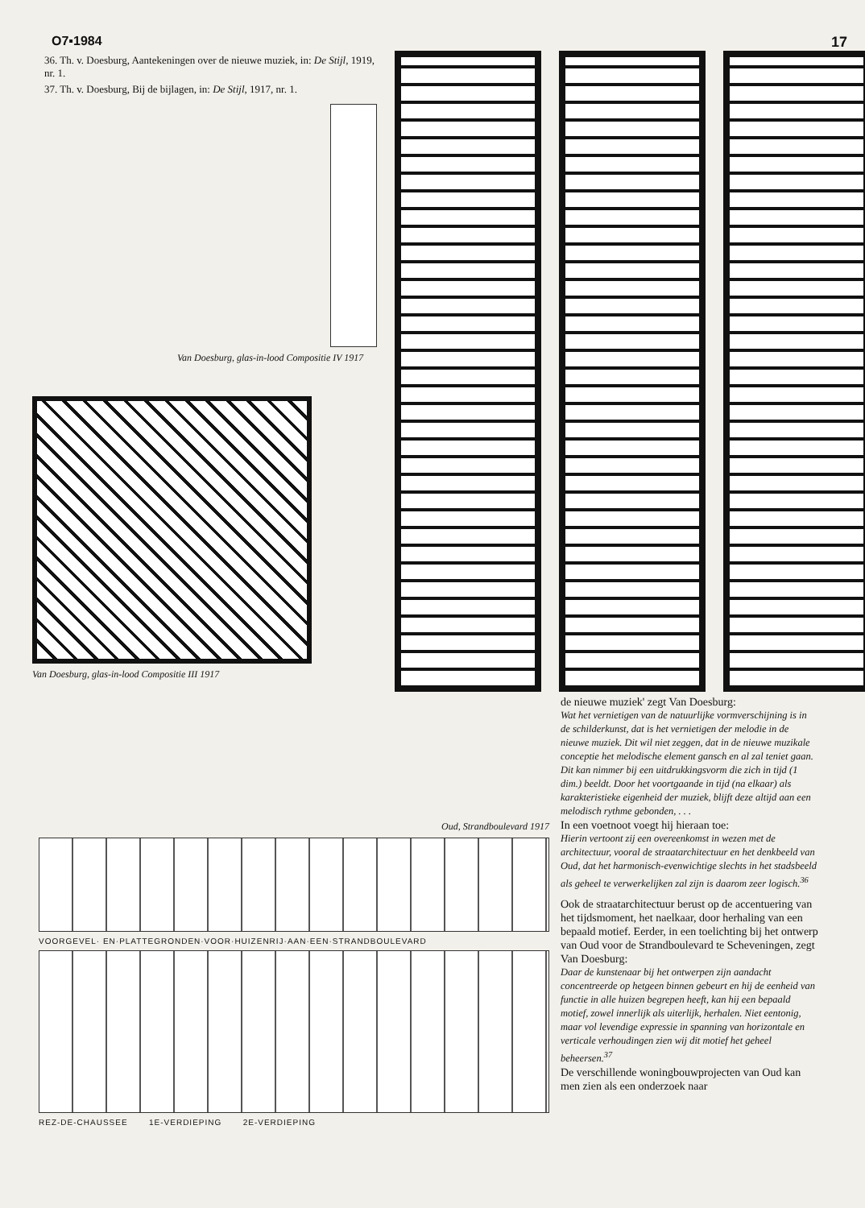O7▪1984 17
36. Th. v. Doesburg, Aantekeningen over de nieuwe muziek, in: De Stijl, 1919, nr. 1.
37. Th. v. Doesburg, Bij de bijlagen, in: De Stijl, 1917, nr. 1.
Van Doesburg, glas-in-lood Compositie IV 1917
Van Doesburg, glas-in-lood Compositie III 1917
Oud, Strandboulevard 1917
VOORGEVEL· EN·PLATTEGRONDEN·VOOR·HUIZENRIJ·AAN·EEN·STRANDBOULEVARD
REZ-DE-CHAUSSEE 1E-VERDIEPING 2E-VERDIEPING
de nieuwe muziek' zegt Van Doesburg:
Wat het vernietigen van de natuurlijke vormverschijning is in de schilderkunst, dat is het vernietigen der melodie in de nieuwe muziek. Dit wil niet zeggen, dat in de nieuwe muzikale conceptie het melodische element gansch en al zal teniet gaan. Dit kan nimmer bij een uitdrukkingsvorm die zich in tijd (1 dim.) beeldt. Door het voortgaande in tijd (na elkaar) als karakteristieke eigenheid der muziek, blijft deze altijd aan een melodisch rythme gebonden, . . .
In een voetnoot voegt hij hieraan toe:
Hierin vertoont zij een overeenkomst in wezen met de architectuur, vooral de straatarchitectuur en het denkbeeld van Oud, dat het harmonisch-evenwichtige slechts in het stadsbeeld als geheel te verwerkelijken zal zijn is daarom zeer logisch.<sup>36</sup>
Ook de straatarchitectuur berust op de accentuering van het tijdsmoment, het naelkaar, door herhaling van een bepaald motief. Eerder, in een toelichting bij het ontwerp van Oud voor de Strandboulevard te Scheveningen, zegt Van Doesburg:
Daar de kunstenaar bij het ontwerpen zijn aandacht concentreerde op hetgeen binnen gebeurt en hij de eenheid van functie in alle huizen begrepen heeft, kan hij een bepaald motief, zowel innerlijk als uiterlijk, herhalen. Niet eentonig, maar vol levendige expressie in spanning van horizontale en verticale verhoudingen zien wij dit motief het geheel beheersen.<sup>37</sup>
De verschillende woningbouwprojecten van Oud kan men zien als een onderzoek naar